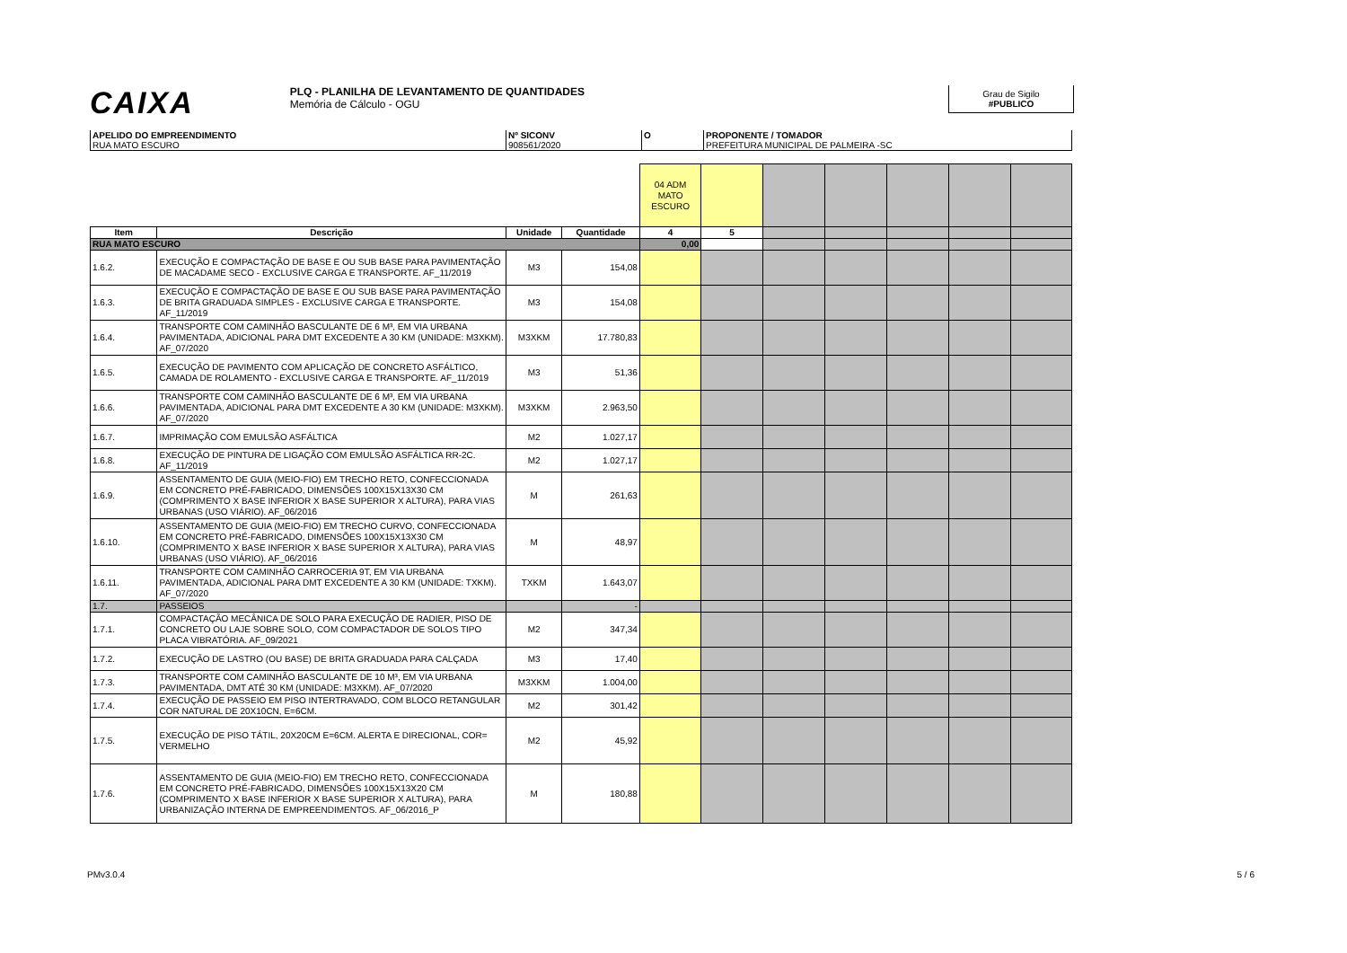CAIXA
PLQ - PLANILHA DE LEVANTAMENTO DE QUANTIDADES
Memória de Cálculo - OGU
Grau de Sigilo
#PUBLICO
APELIDO DO EMPREENDIMENTO
RUA MATO ESCURO
Nº SICONV
908561/2020
O PROPONENTE / TOMADOR
PREFEITURA MUNICIPAL DE PALMEIRA -SC
| | | | | 04 ADM MATO ESCURO | | | | | | |
| Item | Descrição | Unidade | Quantidade | 4 | 5 | | | | | |
| RUA MATO ESCURO | | | | 0,00 | | | | | | |
| 1.6.2. | EXECUÇÃO E COMPACTAÇÃO DE BASE E OU SUB BASE PARA PAVIMENTAÇÃO DE MACADAME SECO - EXCLUSIVE CARGA E TRANSPORTE. AF_11/2019 | M3 | 154,08 | | | | | | | |
| 1.6.3. | EXECUÇÃO E COMPACTAÇÃO DE BASE E OU SUB BASE PARA PAVIMENTAÇÃO DE BRITA GRADUADA SIMPLES - EXCLUSIVE CARGA E TRANSPORTE. AF_11/2019 | M3 | 154,08 | | | | | | | |
| 1.6.4. | TRANSPORTE COM CAMINHÃO BASCULANTE DE 6 M³, EM VIA URBANA PAVIMENTADA, ADICIONAL PARA DMT EXCEDENTE A 30 KM (UNIDADE: M3XKM). AF_07/2020 | M3XKM | 17.780,83 | | | | | | | |
| 1.6.5. | EXECUÇÃO DE PAVIMENTO COM APLICAÇÃO DE CONCRETO ASFÁLTICO, CAMADA DE ROLAMENTO - EXCLUSIVE CARGA E TRANSPORTE. AF_11/2019 | M3 | 51,36 | | | | | | | |
| 1.6.6. | TRANSPORTE COM CAMINHÃO BASCULANTE DE 6 M³, EM VIA URBANA PAVIMENTADA, ADICIONAL PARA DMT EXCEDENTE A 30 KM (UNIDADE: M3XKM). AF_07/2020 | M3XKM | 2.963,50 | | | | | | | |
| 1.6.7. | IMPRIMAÇÃO COM EMULSÃO ASFÁLTICA | M2 | 1.027,17 | | | | | | | |
| 1.6.8. | EXECUÇÃO DE PINTURA DE LIGAÇÃO COM EMULSÃO ASFÁLTICA RR-2C. AF_11/2019 | M2 | 1.027,17 | | | | | | | |
| 1.6.9. | ASSENTAMENTO DE GUIA (MEIO-FIO) EM TRECHO RETO, CONFECCIONADA EM CONCRETO PRÉ-FABRICADO, DIMENSÕES 100X15X13X30 CM (COMPRIMENTO X BASE INFERIOR X BASE SUPERIOR X ALTURA), PARA VIAS URBANAS (USO VIÁRIO). AF_06/2016 | M | 261,63 | | | | | | | |
| 1.6.10. | ASSENTAMENTO DE GUIA (MEIO-FIO) EM TRECHO CURVO, CONFECCIONADA EM CONCRETO PRÉ-FABRICADO, DIMENSÕES 100X15X13X30 CM (COMPRIMENTO X BASE INFERIOR X BASE SUPERIOR X ALTURA), PARA VIAS URBANAS (USO VIÁRIO). AF_06/2016 | M | 48,97 | | | | | | | |
| 1.6.11. | TRANSPORTE COM CAMINHÃO CARROCERIA 9T, EM VIA URBANA PAVIMENTADA, ADICIONAL PARA DMT EXCEDENTE A 30 KM (UNIDADE: TXKM). AF_07/2020 | TXKM | 1.643,07 | | | | | | | |
| 1.7. | PASSEIOS | | - | | | | | | | |
| 1.7.1. | COMPACTAÇÃO MECÂNICA DE SOLO PARA EXECUÇÃO DE RADIER, PISO DE CONCRETO OU LAJE SOBRE SOLO, COM COMPACTADOR DE SOLOS TIPO PLACA VIBRATÓRIA. AF_09/2021 | M2 | 347,34 | | | | | | | |
| 1.7.2. | EXECUÇÃO DE LASTRO (OU BASE) DE BRITA GRADUADA PARA CALÇADA | M3 | 17,40 | | | | | | | |
| 1.7.3. | TRANSPORTE COM CAMINHÃO BASCULANTE DE 10 M³, EM VIA URBANA PAVIMENTADA, DMT ATÉ 30 KM (UNIDADE: M3XKM). AF_07/2020 | M3XKM | 1.004,00 | | | | | | | |
| 1.7.4. | EXECUÇÃO DE PASSEIO EM PISO INTERTRAVADO, COM BLOCO RETANGULAR COR NATURAL DE 20X10CN, E=6CM. | M2 | 301,42 | | | | | | | |
| 1.7.5. | EXECUÇÃO DE PISO TÁTIL, 20X20CM E=6CM. ALERTA E DIRECIONAL, COR= VERMELHO | M2 | 45,92 | | | | | | | |
| 1.7.6. | ASSENTAMENTO DE GUIA (MEIO-FIO) EM TRECHO RETO, CONFECCIONADA EM CONCRETO PRÉ-FABRICADO, DIMENSÕES 100X15X13X20 CM (COMPRIMENTO X BASE INFERIOR X BASE SUPERIOR X ALTURA), PARA URBANIZAÇÃO INTERNA DE EMPREENDIMENTOS. AF_06/2016_P | M | 180,88 | | | | | | | |
PMv3.0.4 5 / 6